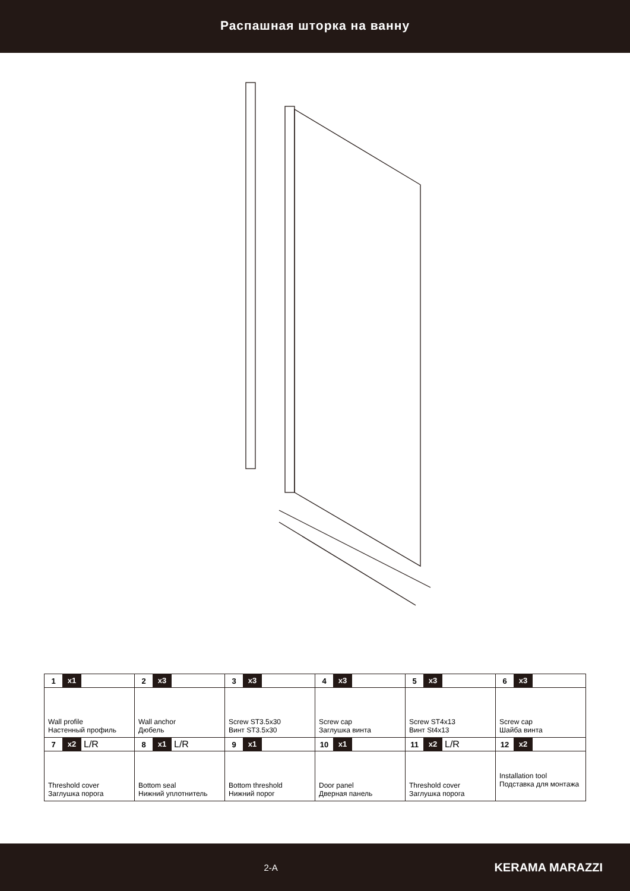Распашная шторка на ванну
| 1 x1 Wall profile Настенный профиль | 2 x3 Wall anchor Дюбель | 3 x3 Screw ST3.5x30 Винт ST3.5x30 | 4 x3 Screw cap Заглушка винта | 5 x3 Screw ST4x13 Винт St4x13 | 6 x3 Screw cap Шайба винта |
| 7 x2 L/R Threshold cover Заглушка порога | 8 x1 L/R Bottom seal Нижний уплотнитель | 9 x1 Bottom threshold Нижний порог | 10 x1 Door panel Дверная панель | 11 x2 L/R Threshold cover Заглушка порога | 12 x2 Installation tool Подставка для монтажа |
2-A KERAMA MARAZZI